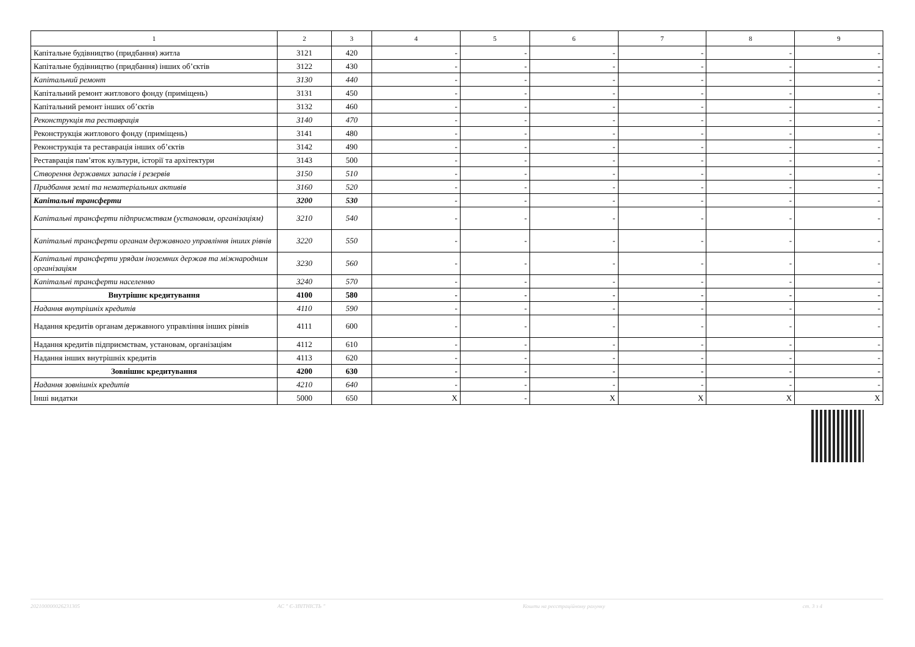| 1 | 2 | 3 | 4 | 5 | 6 | 7 | 8 | 9 |
| --- | --- | --- | --- | --- | --- | --- | --- | --- |
| Капітальне будівництво (придбання) житла | 3121 | 420 | - | - | - | - | - | - |
| Капітальне будівництво (придбання) інших об’єктів | 3122 | 430 | - | - | - | - | - | - |
| Капітальний ремонт | 3130 | 440 | - | - | - | - | - | - |
| Капітальний ремонт житлового фонду (приміщень) | 3131 | 450 | - | - | - | - | - | - |
| Капітальний ремонт інших об’єктів | 3132 | 460 | - | - | - | - | - | - |
| Реконструкція та реставрація | 3140 | 470 | - | - | - | - | - | - |
| Реконструкція житлового фонду (приміщень) | 3141 | 480 | - | - | - | - | - | - |
| Реконструкція та реставрація інших об’єктів | 3142 | 490 | - | - | - | - | - | - |
| Реставрація пам’яток культури, історії та архітектури | 3143 | 500 | - | - | - | - | - | - |
| Створення державних запасів і резервів | 3150 | 510 | - | - | - | - | - | - |
| Придбання землі та нематеріальних активів | 3160 | 520 | - | - | - | - | - | - |
| Капітальні трансферти | 3200 | 530 | - | - | - | - | - | - |
| Капітальні трансферти підприємствам (установам, організаціям) | 3210 | 540 | - | - | - | - | - | - |
| Капітальні трансферти органам державного управління інших рівнів | 3220 | 550 | - | - | - | - | - | - |
| Капітальні трансферти урядам іноземних держав та міжнародним організаціям | 3230 | 560 | - | - | - | - | - | - |
| Капітальні трансферти населенню | 3240 | 570 | - | - | - | - | - | - |
| Внутрішнє кредитування | 4100 | 580 | - | - | - | - | - | - |
| Надання внутрішніх кредитів | 4110 | 590 | - | - | - | - | - | - |
| Надання кредитів органам державного управління інших рівнів | 4111 | 600 | - | - | - | - | - | - |
| Надання кредитів підприємствам, установам, організаціям | 4112 | 610 | - | - | - | - | - | - |
| Надання інших внутрішніх кредитів | 4113 | 620 | - | - | - | - | - | - |
| Зовнішнє кредитування | 4200 | 630 | - | - | - | - | - | - |
| Надання зовнішніх кредитів | 4210 | 640 | - | - | - | - | - | - |
| Інші видатки | 5000 | 650 | X | - | X | X | X | X |
202100000026231305 АС " Є-ЗВІТНІСТЬ " Кошти на реєстраційному рахунку ст. 3 з 4